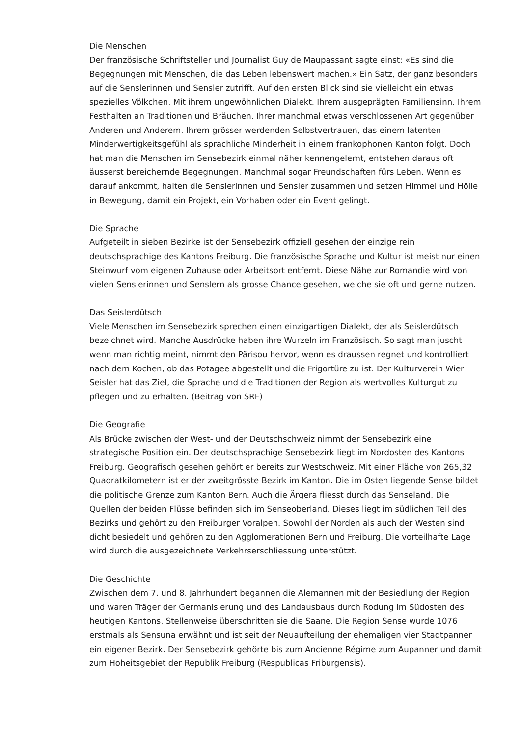Die Menschen
Der französische Schriftsteller und Journalist Guy de Maupassant sagte einst: «Es sind die Begegnungen mit Menschen, die das Leben lebenswert machen.» Ein Satz, der ganz besonders auf die Senslerinnen und Sensler zutrifft. Auf den ersten Blick sind sie vielleicht ein etwas spezielles Völkchen. Mit ihrem ungewöhnlichen Dialekt. Ihrem ausgeprägten Familiensinn. Ihrem Festhalten an Traditionen und Bräuchen. Ihrer manchmal etwas verschlossenen Art gegenüber Anderen und Anderem. Ihrem grösser werdenden Selbstvertrauen, das einem latenten Minderwertigkeitsgefühl als sprachliche Minderheit in einem frankophonen Kanton folgt. Doch hat man die Menschen im Sensebezirk einmal näher kennengelernt, entstehen daraus oft äusserst bereichernde Begegnungen. Manchmal sogar Freundschaften fürs Leben. Wenn es darauf ankommt, halten die Senslerinnen und Sensler zusammen und setzen Himmel und Hölle in Bewegung, damit ein Projekt, ein Vorhaben oder ein Event gelingt.
Die Sprache
Aufgeteilt in sieben Bezirke ist der Sensebezirk offiziell gesehen der einzige rein deutschsprachige des Kantons Freiburg. Die französische Sprache und Kultur ist meist nur einen Steinwurf vom eigenen Zuhause oder Arbeitsort entfernt. Diese Nähe zur Romandie wird von vielen Senslerinnen und Senslern als grosse Chance gesehen, welche sie oft und gerne nutzen.
Das Seislerdütsch
Viele Menschen im Sensebezirk sprechen einen einzigartigen Dialekt, der als Seislerdütsch bezeichnet wird. Manche Ausdrücke haben ihre Wurzeln im Französisch. So sagt man juscht wenn man richtig meint, nimmt den Pärisou hervor, wenn es draussen regnet und kontrolliert nach dem Kochen, ob das Potagee abgestellt und die Frigortüre zu ist. Der Kulturverein Wier Seisler hat das Ziel, die Sprache und die Traditionen der Region als wertvolles Kulturgut zu pflegen und zu erhalten. (Beitrag von SRF)
Die Geografie
Als Brücke zwischen der West- und der Deutschschweiz nimmt der Sensebezirk eine strategische Position ein. Der deutschsprachige Sensebezirk liegt im Nordosten des Kantons Freiburg. Geografisch gesehen gehört er bereits zur Westschweiz. Mit einer Fläche von 265,32 Quadratkilometern ist er der zweitgrösste Bezirk im Kanton. Die im Osten liegende Sense bildet die politische Grenze zum Kanton Bern. Auch die Ärgera fliesst durch das Senseland. Die Quellen der beiden Flüsse befinden sich im Senseoberland. Dieses liegt im südlichen Teil des Bezirks und gehört zu den Freiburger Voralpen. Sowohl der Norden als auch der Westen sind dicht besiedelt und gehören zu den Agglomerationen Bern und Freiburg. Die vorteilhafte Lage wird durch die ausgezeichnete Verkehrserschliessung unterstützt.
Die Geschichte
Zwischen dem 7. und 8. Jahrhundert begannen die Alemannen mit der Besiedlung der Region und waren Träger der Germanisierung und des Landausbaus durch Rodung im Südosten des heutigen Kantons. Stellenweise überschritten sie die Saane. Die Region Sense wurde 1076 erstmals als Sensuna erwähnt und ist seit der Neuaufteilung der ehemaligen vier Stadtpanner ein eigener Bezirk. Der Sensebezirk gehörte bis zum Ancienne Régime zum Aupanner und damit zum Hoheitsgebiet der Republik Freiburg (Respublicas Friburgensis).